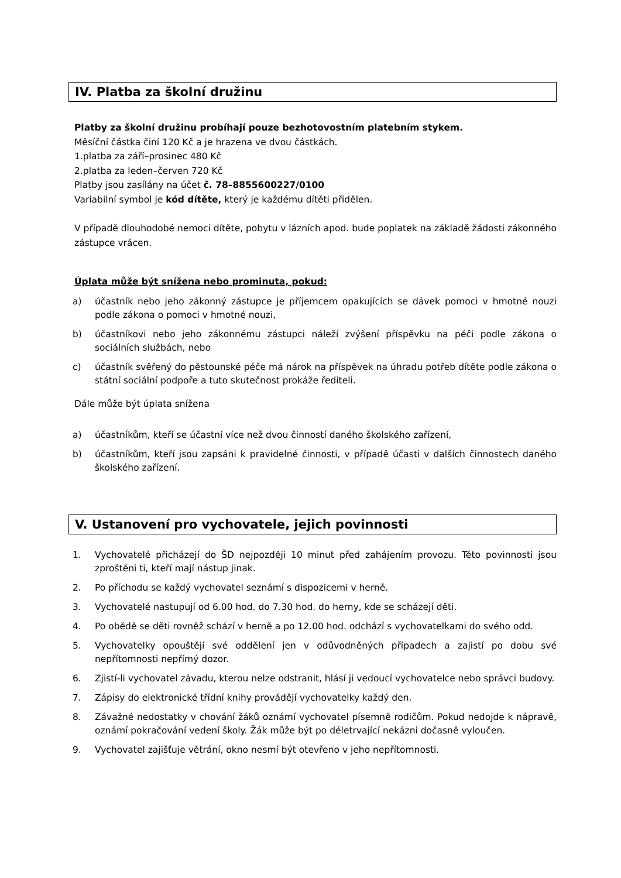IV. Platba za školní družinu
Platby za školní družinu probíhají pouze bezhotovostním platebním stykem.
Měsíční částka činí 120 Kč a je hrazena ve dvou částkách.
1.platba za září–prosinec 480 Kč
2.platba za leden–červen 720 Kč
Platby jsou zasílány na účet č. 78–8855600227/0100
Variabilní symbol je kód dítěte, který je každému dítěti přidělen.
V případě dlouhodobé nemoci dítěte, pobytu v lázních apod. bude poplatek na základě žádosti zákonného zástupce vrácen.
Úplata může být snížena nebo prominuta, pokud:
a) účastník nebo jeho zákonný zástupce je příjemcem opakujících se dávek pomoci v hmotné nouzi podle zákona o pomoci v hmotné nouzi,
b) účastníkovi nebo jeho zákonnému zástupci náleží zvýšení příspěvku na péči podle zákona o sociálních službách, nebo
c) účastník svěřený do pěstounské péče má nárok na příspěvek na úhradu potřeb dítěte podle zákona o státní sociální podpoře a tuto skutečnost prokáže řediteli.
Dále může být úplata snížena
a) účastníkům, kteří se účastní více než dvou činností daného školského zařízení,
b) účastníkům, kteří jsou zapsáni k pravidelné činnosti, v případě účasti v dalších činnostech daného školského zařízení.
V. Ustanovení pro vychovatele, jejich povinnosti
1. Vychovatelé přicházejí do ŠD nejpozději 10 minut před zahájením provozu. Této povinnosti jsou zproštěni ti, kteří mají nástup jinak.
2. Po příchodu se každý vychovatel seznámí s dispozicemi v herně.
3. Vychovatelé nastupují od 6.00 hod. do 7.30 hod. do herny, kde se scházejí děti.
4. Po obědě se děti rovněž schází v herně a po 12.00 hod. odchází s vychovatelkami do svého odd.
5. Vychovatelky opouštějí své oddělení jen v odůvodněných případech a zajistí po dobu své nepřítomnosti nepřímý dozor.
6. Zjistí-li vychovatel závadu, kterou nelze odstranit, hlásí ji vedoucí vychovatelce nebo správci budovy.
7. Zápisy do elektronické třídní knihy provádějí vychovatelky každý den.
8. Závažné nedostatky v chování žáků oznámí vychovatel písemně rodičům. Pokud nedojde k nápravě, oznámí pokračování vedení školy. Žák může být po déletrvající nekázni dočasně vyloučen.
9. Vychovatel zajišťuje větrání, okno nesmí být otevřeno v jeho nepřítomnosti.